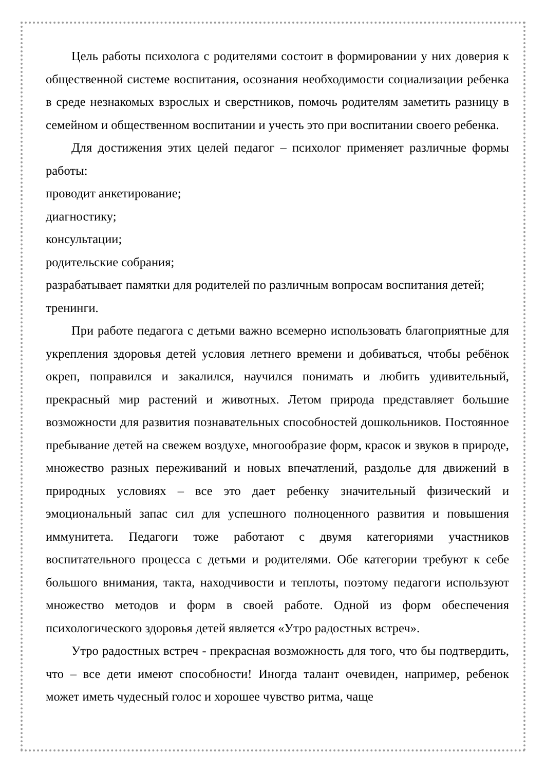Цель работы психолога с родителями состоит в формировании у них доверия к общественной системе воспитания, осознания необходимости социализации ребенка в среде незнакомых взрослых и сверстников, помочь родителям заметить разницу в семейном и общественном воспитании и учесть это при воспитании своего ребенка.
Для достижения этих целей педагог – психолог применяет различные формы работы:
проводит анкетирование;
диагностику;
консультации;
родительские собрания;
разрабатывает памятки для родителей по различным вопросам воспитания детей;
тренинги.
При работе педагога с детьми важно всемерно использовать благоприятные для укрепления здоровья детей условия летнего времени и добиваться, чтобы ребёнок окреп, поправился и закалился, научился понимать и любить удивительный, прекрасный мир растений и животных. Летом природа представляет большие возможности для развития познавательных способностей дошкольников. Постоянное пребывание детей на свежем воздухе, многообразие форм, красок и звуков в природе, множество разных переживаний и новых впечатлений, раздолье для движений в природных условиях – все это дает ребенку значительный физический и эмоциональный запас сил для успешного полноценного развития и повышения иммунитета. Педагоги тоже работают с двумя категориями участников воспитательного процесса с детьми и родителями. Обе категории требуют к себе большого внимания, такта, находчивости и теплоты, поэтому педагоги используют множество методов и форм в своей работе. Одной из форм обеспечения психологического здоровья детей является «Утро радостных встреч».
Утро радостных встреч - прекрасная возможность для того, что бы подтвердить, что – все дети имеют способности! Иногда талант очевиден, например, ребенок может иметь чудесный голос и хорошее чувство ритма, чаще